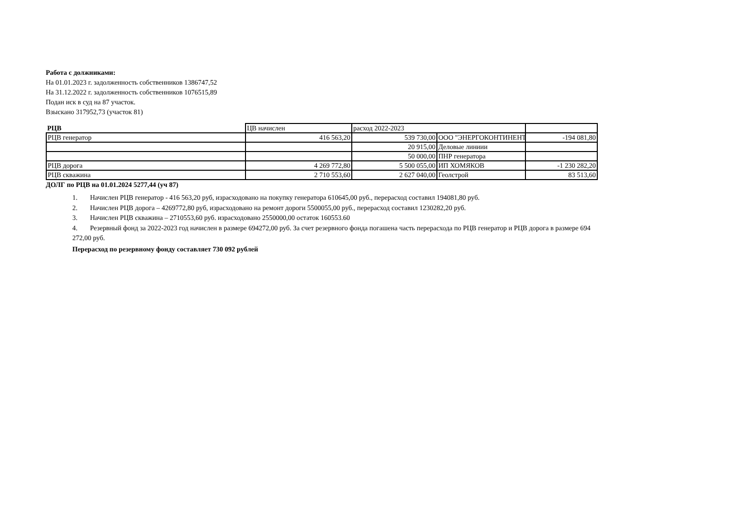Работа с должниками:
На 01.01.2023 г. задолженность собственников 1386747,52
На 31.12.2022 г. задолженность собственников 1076515,89
Подан иск в суд на 87 участок.
Взыскано 317952,73 (участок 81)
| РЦВ | ЦВ начислен | расход 2022-2023 | | |
| РЦВ генератор | 416 563,20 | 539 730,00 | ООО "ЭНЕРГОКОНТИНЕНТ | -194 081,80 |
| | | 20 915,00 | Деловые линиии | |
| | | 50 000,00 | ПНР генератора | |
| РЦВ дорога | 4 269 772,80 | 5 500 055,00 | ИП ХОМЯКОВ | -1 230 282,20 |
| РЦВ скважина | 2 710 553,60 | 2 627 040,00 | Геолстрой | 83 513,60 |
ДОЛГ по РЦВ на 01.01.2024 5277,44 (уч 87)
1. Начислен РЦВ генератор - 416 563,20 руб, израсходовано на покупку генератора 610645,00 руб., перерасход составил 194081,80 руб.
2. Начислен РЦВ дорога – 4269772,80 руб, израсходовано на ремонт дороги 5500055,00 руб., перерасход составил 1230282,20 руб.
3. Начислен РЦВ скважина – 2710553,60 руб. израсходовано 2550000,00 остаток 160553.60
4. Резервный фонд за 2022-2023 год начислен в размере 694272,00 руб. За счет резервного фонда погашена часть перерасхода по РЦВ генератор и РЦВ дорога в размере 694 272,00 руб.
Перерасход по резервному фонду составляет 730 092 рублей